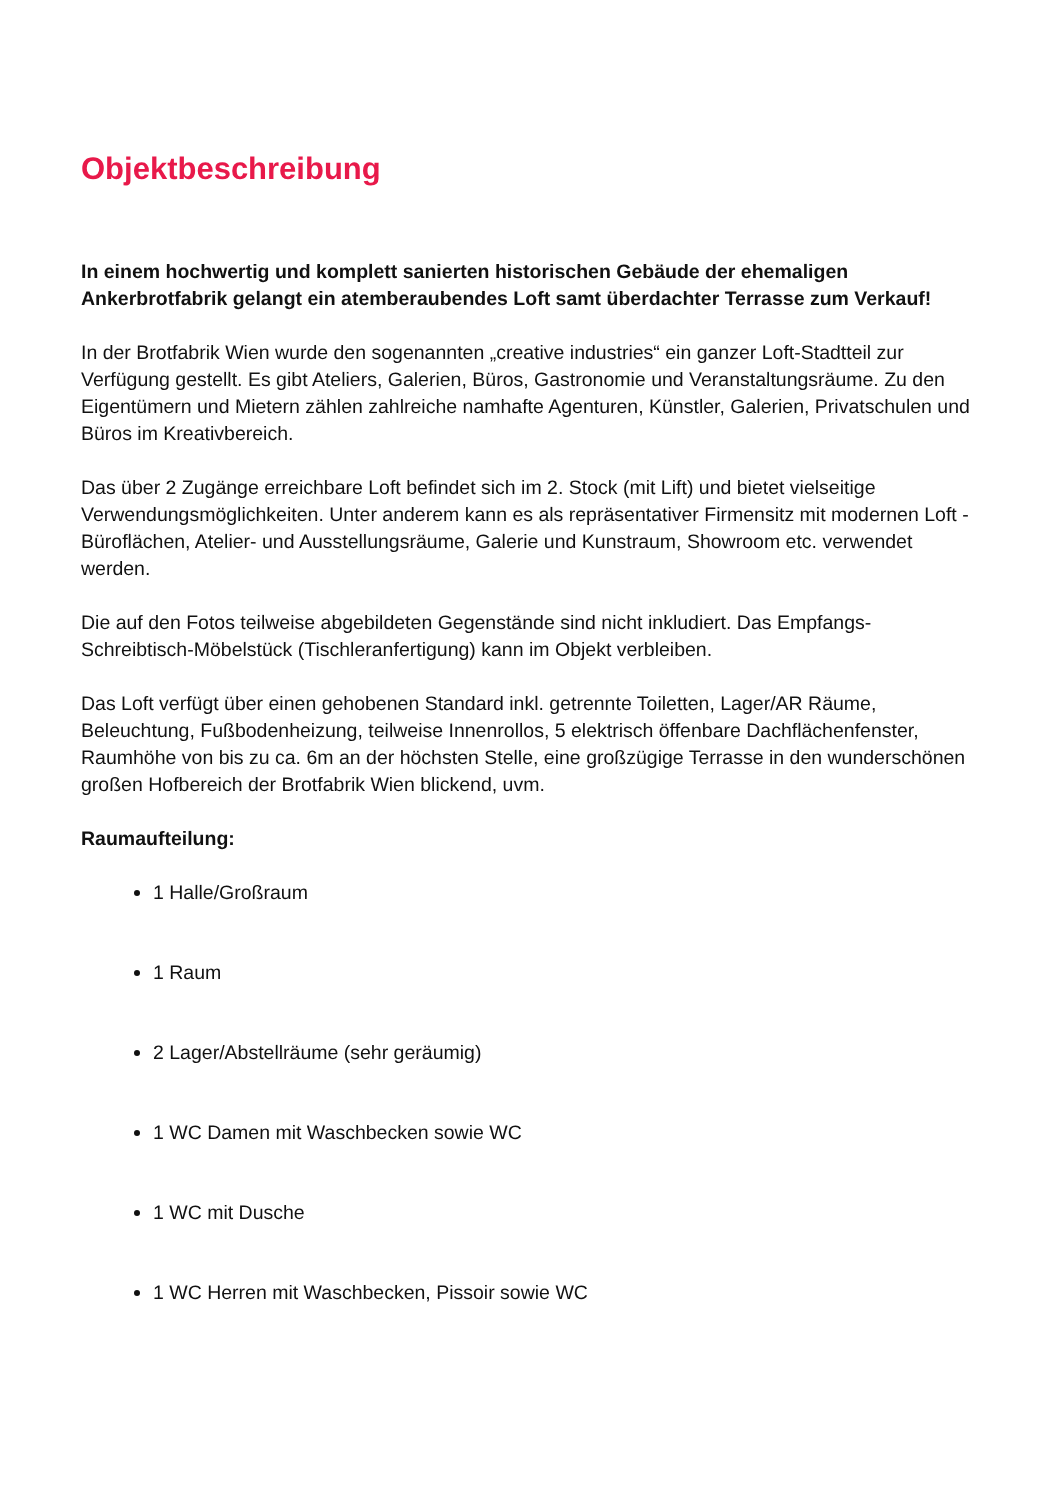Objektbeschreibung
In einem hochwertig und komplett sanierten historischen Gebäude der ehemaligen Ankerbrotfabrik gelangt ein atemberaubendes Loft samt überdachter Terrasse zum Verkauf!
In der Brotfabrik Wien wurde den sogenannten „creative industries“ ein ganzer Loft-Stadtteil zur Verfügung gestellt. Es gibt Ateliers, Galerien, Büros, Gastronomie und Veranstaltungsräume. Zu den Eigentümern und Mietern zählen zahlreiche namhafte Agenturen, Künstler, Galerien, Privatschulen und Büros im Kreativbereich.
Das über 2 Zugänge erreichbare Loft befindet sich im 2. Stock (mit Lift) und bietet vielseitige Verwendungsmöglichkeiten. Unter anderem kann es als repräsentativer Firmensitz mit modernen Loft - Büroflächen, Atelier- und Ausstellungsräume, Galerie und Kunstraum, Showroom etc. verwendet werden.
Die auf den Fotos teilweise abgebildeten Gegenstände sind nicht inkludiert. Das Empfangs-Schreibtisch-Möbelstück (Tischleranfertigung) kann im Objekt verbleiben.
Das Loft verfügt über einen gehobenen Standard inkl. getrennte Toiletten, Lager/AR Räume, Beleuchtung, Fußbodenheizung, teilweise Innenrollos, 5 elektrisch öffenbare Dachflächenfenster, Raumhöhe von bis zu ca. 6m an der höchsten Stelle, eine großzügige Terrasse in den wunderschönen großen Hofbereich der Brotfabrik Wien blickend, uvm.
Raumaufteilung:
1 Halle/Großraum
1 Raum
2 Lager/Abstellräume (sehr geräumig)
1 WC Damen mit Waschbecken sowie WC
1 WC mit Dusche
1 WC Herren mit Waschbecken, Pissoir sowie WC